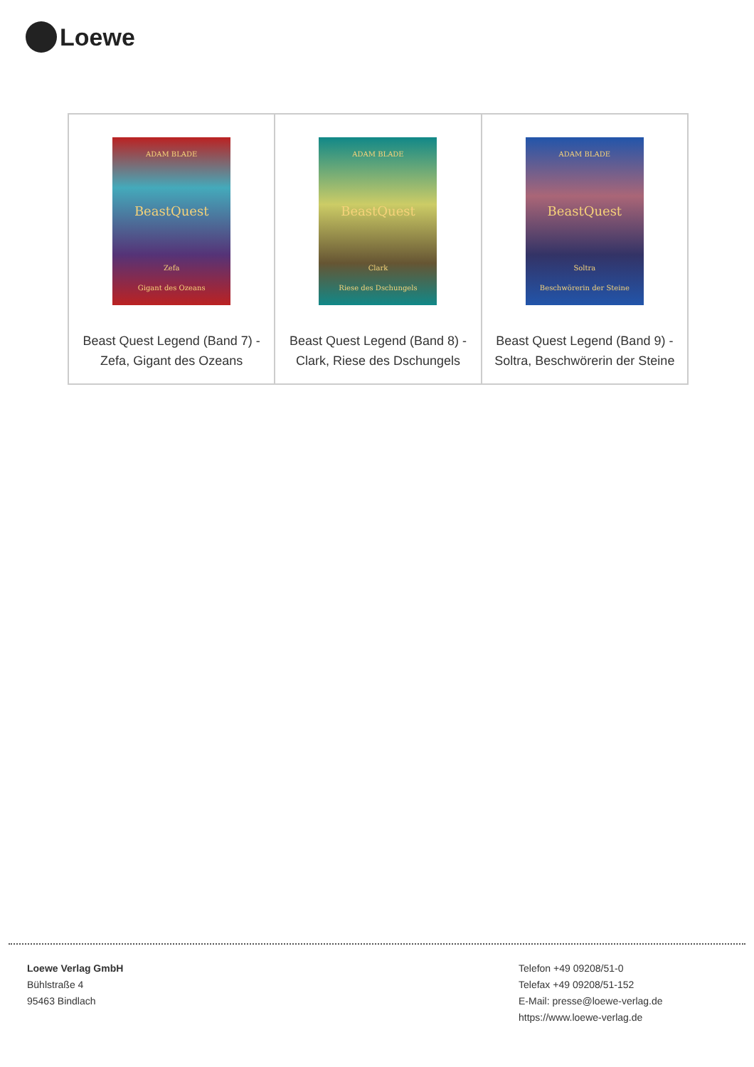Loewe
| ADAM BLADE BeastQuest Zefa Gigant des Ozeans Beast Quest Legend (Band 7) - Zefa, Gigant des Ozeans | ADAM BLADE BeastQuest Clark Riese des Dschungels Beast Quest Legend (Band 8) - Clark, Riese des Dschungels | ADAM BLADE BeastQuest Soltra Beschwörerin der Steine Beast Quest Legend (Band 9) - Soltra, Beschwörerin der Steine |
Loewe Verlag GmbH
Bühlstraße 4
95463 Bindlach
Telefon +49 09208/51-0
Telefax +49 09208/51-152
E-Mail: presse@loewe-verlag.de
https://www.loewe-verlag.de